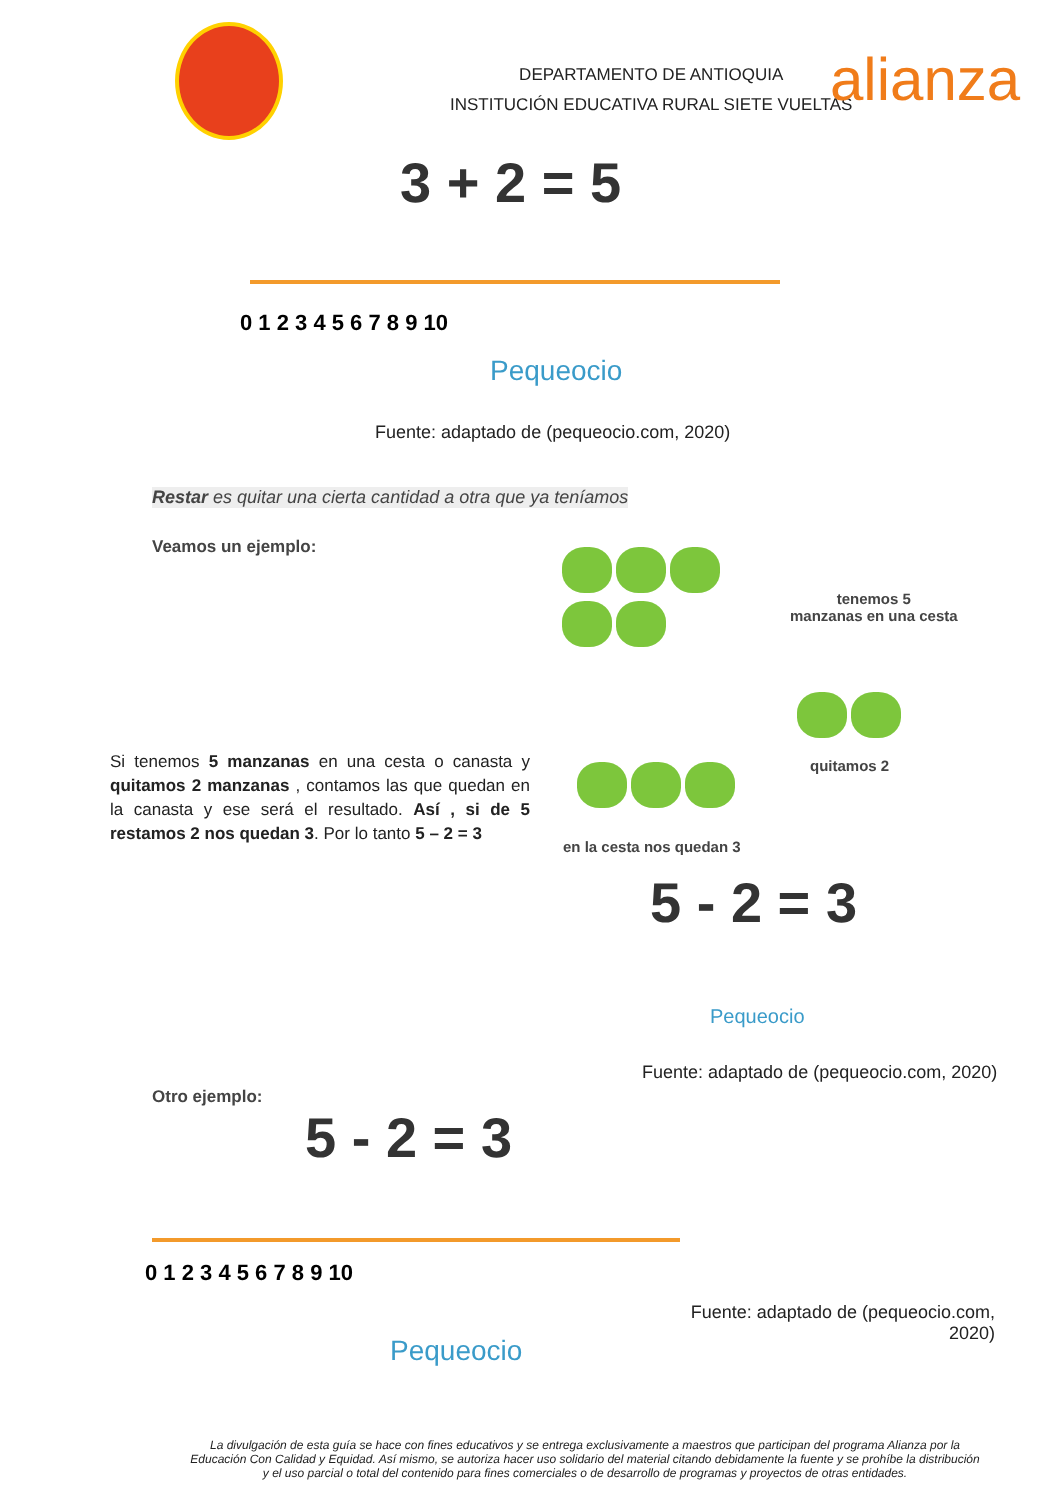DEPARTAMENTO DE ANTIOQUIA
INSTITUCIÓN EDUCATIVA RURAL SIETE VUELTAS
alianza
3 + 2 = 5
0 1 2 3 4 5 6 7 8 9 10
Pequeocio
Fuente: adaptado de (pequeocio.com, 2020)
Restar es quitar una cierta cantidad a otra que ya teníamos
Veamos un ejemplo:
tenemos 5
manzanas en una cesta
quitamos 2
en la cesta nos quedan 3
Si tenemos 5 manzanas en una cesta o canasta y quitamos 2 manzanas , contamos las que quedan en la canasta y ese será el resultado. Así , si de 5 restamos 2 nos quedan 3. Por lo tanto 5 – 2 = 3
5 - 2 = 3
Pequeocio
Fuente: adaptado de (pequeocio.com, 2020)
Otro ejemplo:
5 - 2 = 3
0 1 2 3 4 5 6 7 8 9 10
Pequeocio
Fuente: adaptado de (pequeocio.com, 2020)
La divulgación de esta guía se hace con fines educativos y se entrega exclusivamente a maestros que participan del programa Alianza por la Educación Con Calidad y Equidad. Así mismo, se autoriza hacer uso solidario del material citando debidamente la fuente y se prohíbe la distribución y el uso parcial o total del contenido para fines comerciales o de desarrollo de programas y proyectos de otras entidades.